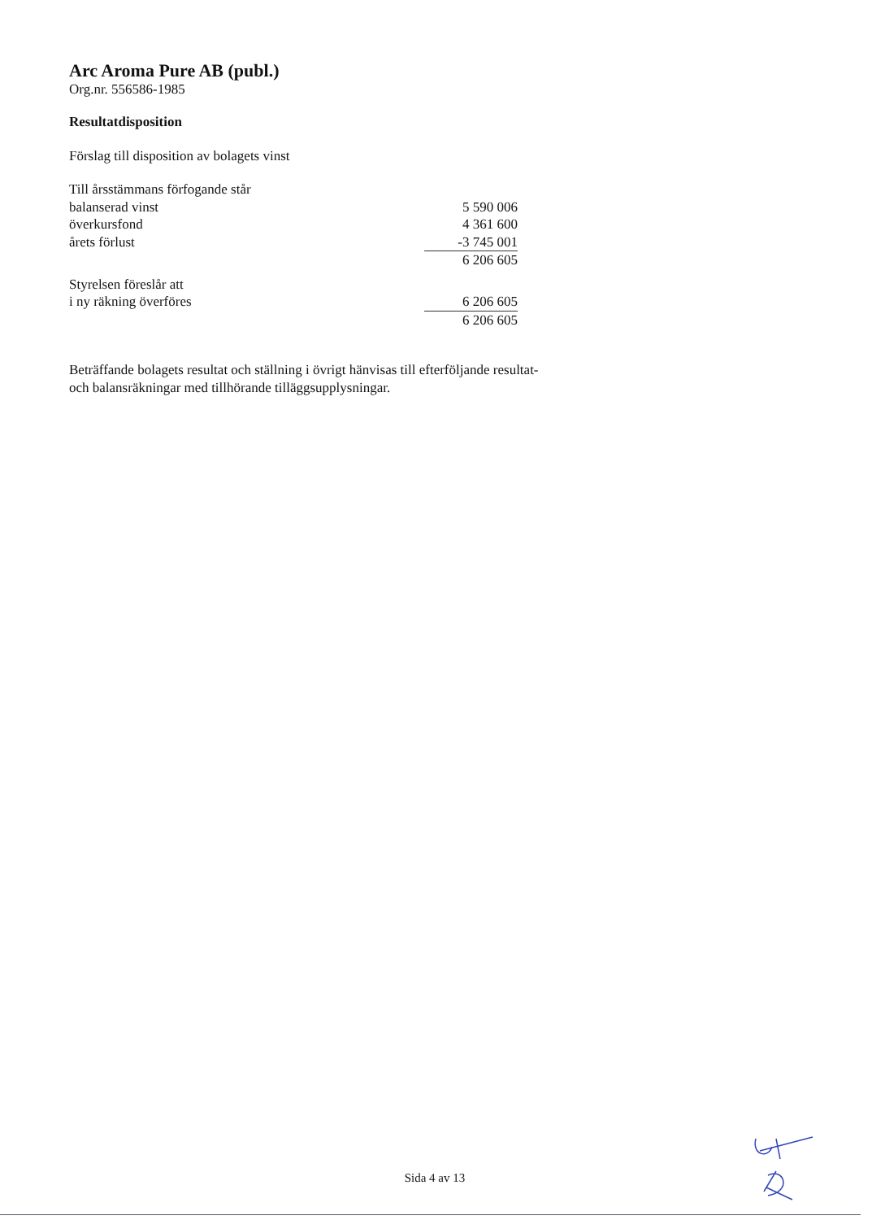Arc Aroma Pure AB (publ.)
Org.nr. 556586-1985
Resultatdisposition
Förslag till disposition av bolagets vinst
| Till årsstämmans förfogande står | |
| balanserad vinst | 5 590 006 |
| överkursfond | 4 361 600 |
| årets förlust | -3 745 001 |
| | 6 206 605 |
| Styrelsen föreslår att | |
| i ny räkning överföres | 6 206 605 |
| | 6 206 605 |
Beträffande bolagets resultat och ställning i övrigt hänvisas till efterföljande resultat- och balansräkningar med tillhörande tilläggsupplysningar.
Sida 4 av 13